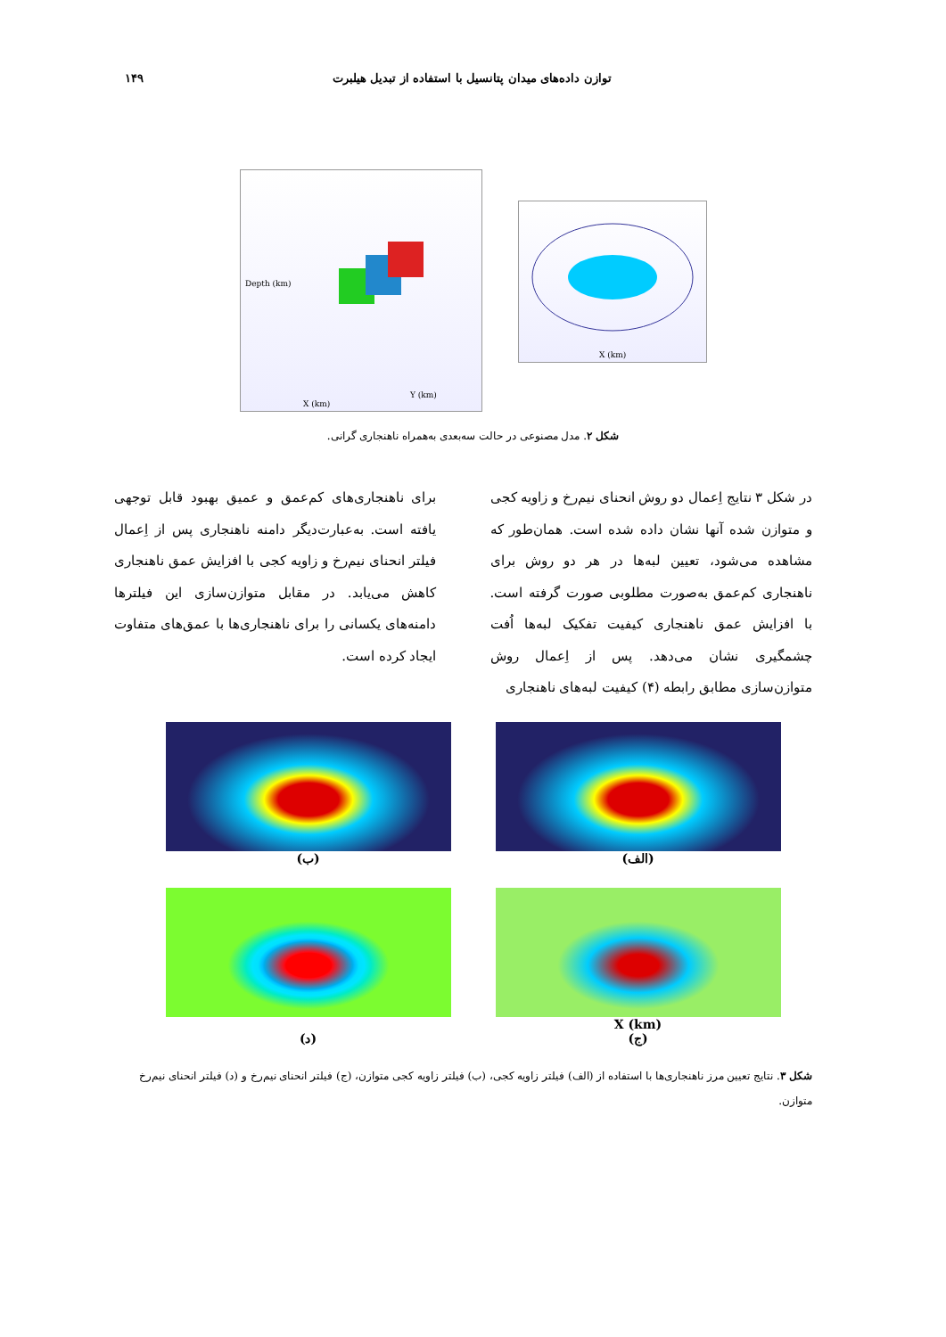توازن داده‌های میدان پتانسیل با استفاده از تبدیل هیلبرت ۱۴۹
Depth (km)
X (km)
Y (km)
X (km)
شکل ۲. مدل مصنوعی در حالت سه‌بعدی به‌همراه ناهنجاری گرانی.
در شکل ۳ نتایج اِعمال دو روش انحنای نیم‌رخ و زاویه کجی و متوازن شده آنها نشان داده شده است. همان‌طور که مشاهده می‌شود، تعیین لبه‌ها در هر دو روش برای ناهنجاری کم‌عمق به‌صورت مطلوبی صورت گرفته است. با افزایش عمق ناهنجاری کیفیت تفکیک لبه‌ها اُفت چشمگیری نشان می‌دهد. پس از اِعمال روش متوازن‌سازی مطابق رابطه (۴) کیفیت لبه‌های ناهنجاری
برای ناهنجاری‌های کم‌عمق و عمیق بهبود قابل توجهی یافته است. به‌عبارت‌دیگر دامنه ناهنجاری پس از اِعمال فیلتر انحنای نیم‌رخ و زاویه کجی با افزایش عمق ناهنجاری کاهش می‌یابد. در مقابل متوازن‌سازی این فیلترها دامنه‌های یکسانی را برای ناهنجاری‌ها با عمق‌های متفاوت ایجاد کرده است.
(الف)
(ب)
X (km)
(ج)
(د)
شکل ۳. نتایج تعیین مرز ناهنجاری‌ها با استفاده از (الف) فیلتر زاویه کجی، (ب) فیلتر زاویه کجی متوازن، (ج) فیلتر انحنای نیم‌رخ و (د) فیلتر انحنای نیم‌رخ متوازن.